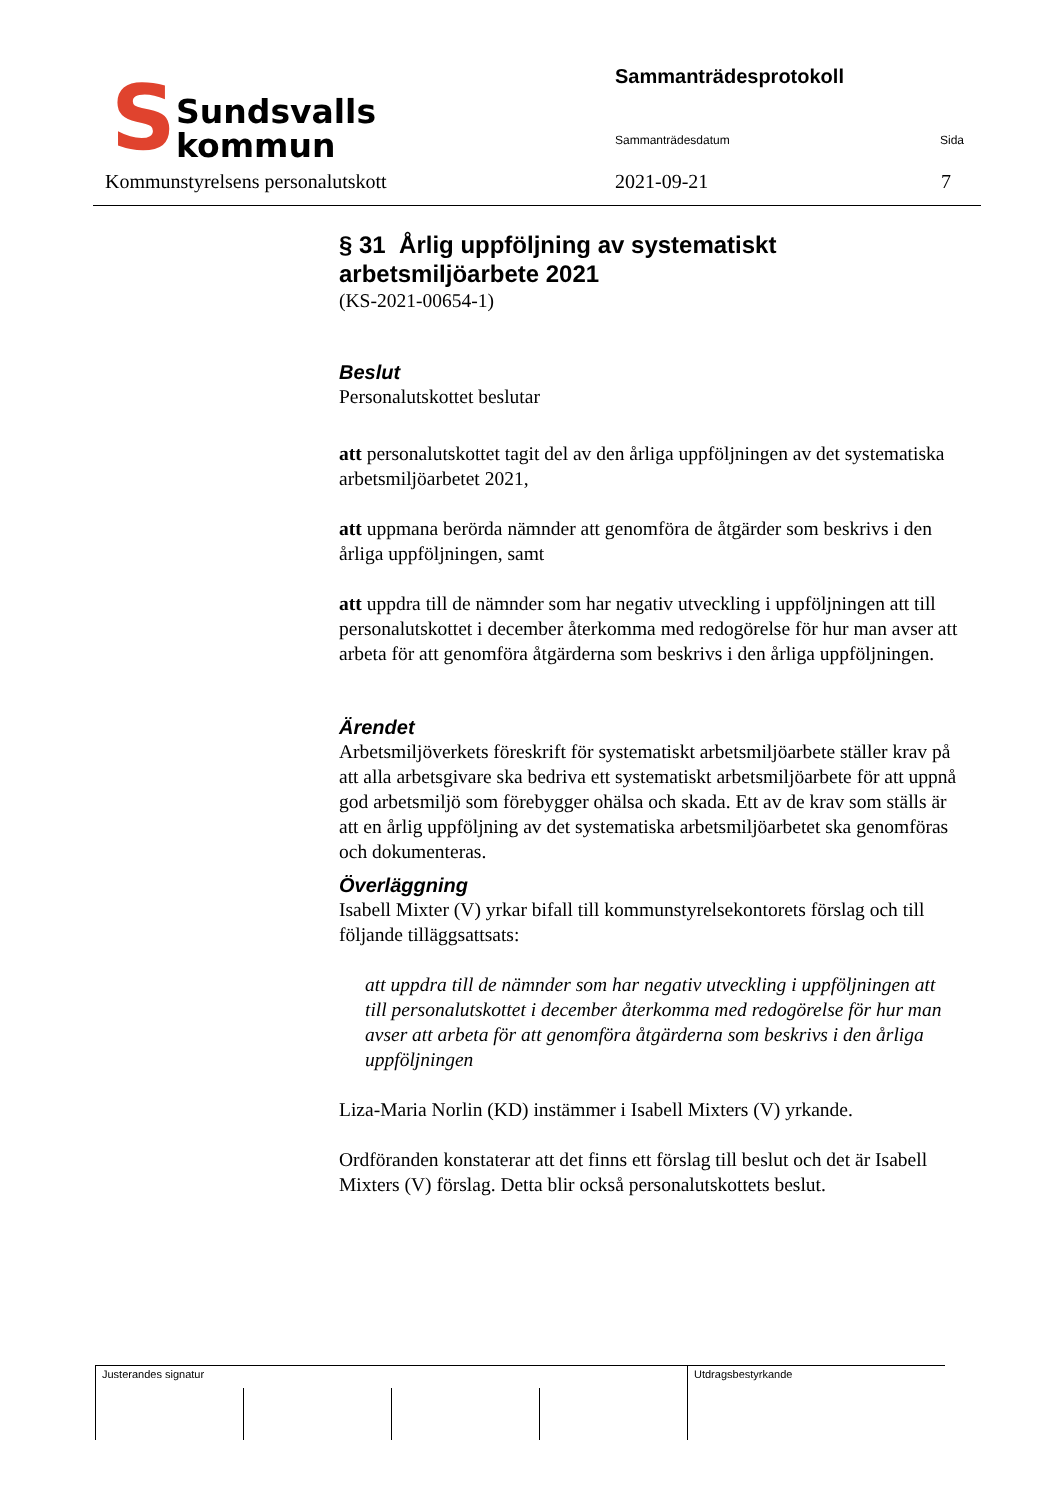S
Sundsvalls
kommun
Sammanträdesprotokoll
Sammanträdesdatum Sida
Kommunstyrelsens personalutskott
2021-09-21 7
§ 31 Årlig uppföljning av systematiskt arbetsmiljöarbete 2021
(KS-2021-00654-1)
Beslut
Personalutskottet beslutar
att personalutskottet tagit del av den årliga uppföljningen av det systematiska arbetsmiljöarbetet 2021,
att uppmana berörda nämnder att genomföra de åtgärder som beskrivs i den årliga uppföljningen, samt
att uppdra till de nämnder som har negativ utveckling i uppföljningen att till personalutskottet i december återkomma med redogörelse för hur man avser att arbeta för att genomföra åtgärderna som beskrivs i den årliga uppföljningen.
Ärendet
Arbetsmiljöverkets föreskrift för systematiskt arbetsmiljöarbete ställer krav på att alla arbetsgivare ska bedriva ett systematiskt arbetsmiljöarbete för att uppnå god arbetsmiljö som förebygger ohälsa och skada. Ett av de krav som ställs är att en årlig uppföljning av det systematiska arbetsmiljöarbetet ska genomföras och dokumenteras.
Överläggning
Isabell Mixter (V) yrkar bifall till kommunstyrelsekontorets förslag och till följande tilläggsattsats:
att uppdra till de nämnder som har negativ utveckling i uppföljningen att till personalutskottet i december återkomma med redogörelse för hur man avser att arbeta för att genomföra åtgärderna som beskrivs i den årliga uppföljningen
Liza-Maria Norlin (KD) instämmer i Isabell Mixters (V) yrkande.
Ordföranden konstaterar att det finns ett förslag till beslut och det är Isabell Mixters (V) förslag. Detta blir också personalutskottets beslut.
| Justerandes signatur | | | | Utdragsbestyrkande |